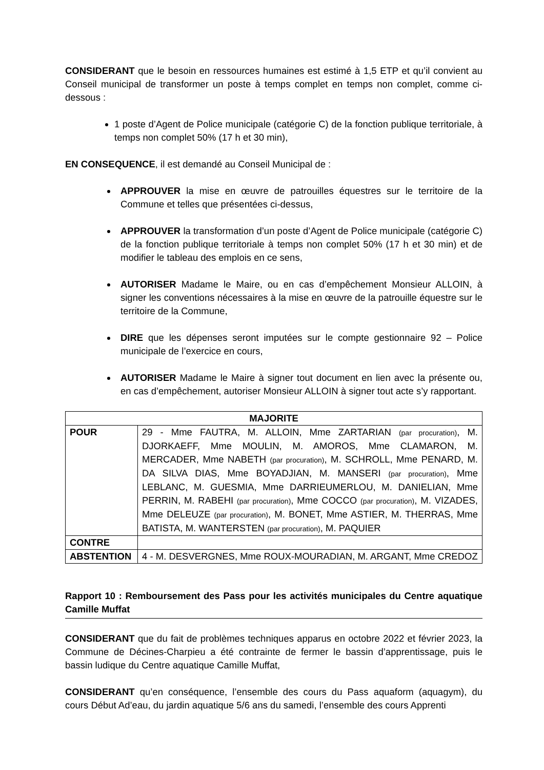CONSIDERANT que le besoin en ressources humaines est estimé à 1,5 ETP et qu’il convient au Conseil municipal de transformer un poste à temps complet en temps non complet, comme ci-dessous :
1 poste d’Agent de Police municipale (catégorie C) de la fonction publique territoriale, à temps non complet 50% (17 h et 30 min),
EN CONSEQUENCE, il est demandé au Conseil Municipal de :
APPROUVER la mise en œuvre de patrouilles équestres sur le territoire de la Commune et telles que présentées ci-dessus,
APPROUVER la transformation d’un poste d’Agent de Police municipale (catégorie C) de la fonction publique territoriale à temps non complet 50% (17 h et 30 min) et de modifier le tableau des emplois en ce sens,
AUTORISER Madame le Maire, ou en cas d’empêchement Monsieur ALLOIN, à signer les conventions nécessaires à la mise en œuvre de la patrouille équestre sur le territoire de la Commune,
DIRE que les dépenses seront imputées sur le compte gestionnaire 92 – Police municipale de l’exercice en cours,
AUTORISER Madame le Maire à signer tout document en lien avec la présente ou, en cas d’empêchement, autoriser Monsieur ALLOIN à signer tout acte s’y rapportant.
| MAJORITE | |
| --- | --- |
| POUR | 29 - Mme FAUTRA, M. ALLOIN, Mme ZARTARIAN (par procuration) , M. DJORKAEFF, Mme MOULIN, M. AMOROS, Mme CLAMARON, M. MERCADER, Mme NABETH (par procuration) , M. SCHROLL, Mme PENARD, M. DA SILVA DIAS, Mme BOYADJIAN, M. MANSERI (par procuration) , Mme LEBLANC, M. GUESMIA, Mme DARRIEUMERLOU, M. DANIELIAN, Mme PERRIN, M. RABEHI (par procuration) , Mme COCCO (par procuration) , M. VIZADES, Mme DELEUZE (par procuration) , M. BONET, Mme ASTIER, M. THERRAS, Mme BATISTA, M. WANTERSTEN (par procuration) , M. PAQUIER |
| CONTRE | |
| ABSTENTION | 4 - M. DESVERGNES, Mme ROUX-MOURADIAN, M. ARGANT, Mme CREDOZ |
Rapport 10 : Remboursement des Pass pour les activités municipales du Centre aquatique Camille Muffat
CONSIDERANT que du fait de problèmes techniques apparus en octobre 2022 et février 2023, la Commune de Décines-Charpieu a été contrainte de fermer le bassin d’apprentissage, puis le bassin ludique du Centre aquatique Camille Muffat,
CONSIDERANT qu’en conséquence, l’ensemble des cours du Pass aquaform (aquagym), du cours Début Ad’eau, du jardin aquatique 5/6 ans du samedi, l’ensemble des cours Apprenti